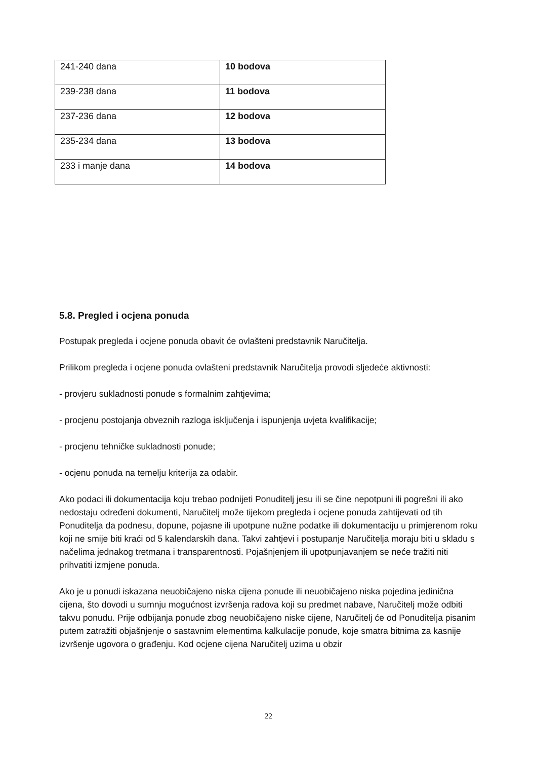| 241-240 dana | 10 bodova |
| 239-238 dana | 11 bodova |
| 237-236 dana | 12 bodova |
| 235-234 dana | 13 bodova |
| 233 i manje dana | 14 bodova |
5.8. Pregled i ocjena ponuda
Postupak pregleda i ocjene ponuda obavit će ovlašteni predstavnik Naručitelja.
Prilikom pregleda i ocjene ponuda ovlašteni predstavnik Naručitelja provodi sljedeće aktivnosti:
- provjeru sukladnosti ponude s formalnim zahtjevima;
- procjenu postojanja obveznih razloga isključenja i ispunjenja uvjeta kvalifikacije;
- procjenu tehničke sukladnosti ponude;
- ocjenu ponuda na temelju kriterija za odabir.
Ako podaci ili dokumentacija koju trebao podnijeti Ponuditelj jesu ili se čine nepotpuni ili pogrešni ili ako nedostaju određeni dokumenti, Naručitelj može tijekom pregleda i ocjene ponuda zahtijevati od tih Ponuditelja da podnesu, dopune, pojasne ili upotpune nužne podatke ili dokumentaciju u primjerenom roku koji ne smije biti kraći od 5 kalendarskih dana. Takvi zahtjevi i postupanje Naručitelja moraju biti u skladu s načelima jednakog tretmana i transparentnosti. Pojašnjenjem ili upotpunjavanjem se neće tražiti niti prihvatiti izmjene ponuda.
Ako je u ponudi iskazana neuobičajeno niska cijena ponude ili neuobičajeno niska pojedina jedinična cijena, što dovodi u sumnju mogućnost izvršenja radova koji su predmet nabave, Naručitelj može odbiti takvu ponudu. Prije odbijanja ponude zbog neuobičajeno niske cijene, Naručitelj će od Ponuditelja pisanim putem zatražiti objašnjenje o sastavnim elementima kalkulacije ponude, koje smatra bitnima za kasnije izvršenje ugovora o građenju. Kod ocjene cijena Naručitelj uzima u obzir
22